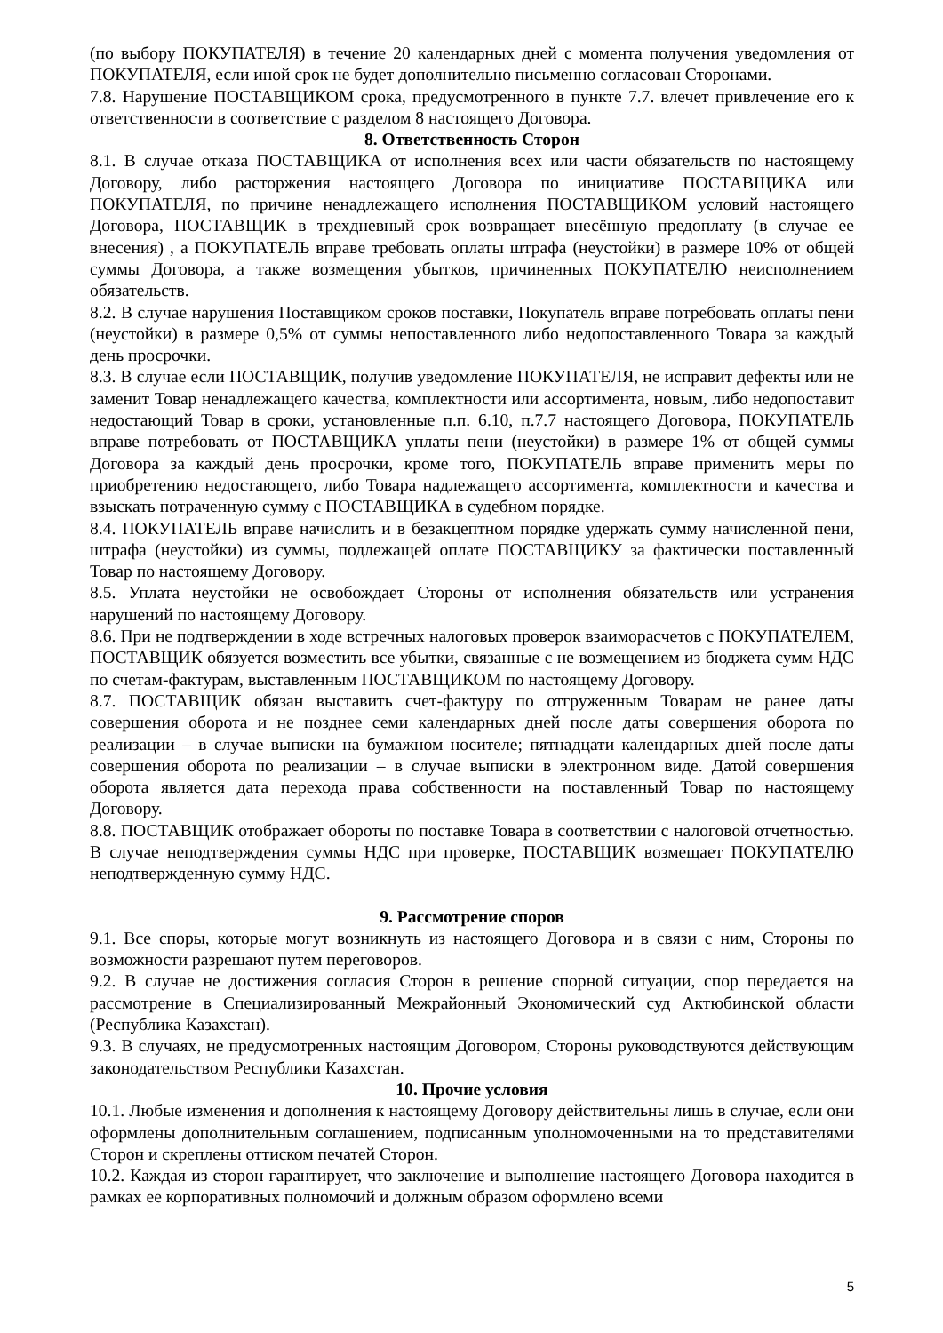(по выбору ПОКУПАТЕЛЯ) в течение 20 календарных дней с момента получения уведомления от ПОКУПАТЕЛЯ, если иной срок не будет дополнительно письменно согласован Сторонами.
7.8. Нарушение ПОСТАВЩИКОМ срока, предусмотренного в пункте 7.7. влечет привлечение его к ответственности в соответствие с разделом 8 настоящего Договора.
8. Ответственность Сторон
8.1. В случае отказа ПОСТАВЩИКА от исполнения всех или части обязательств по настоящему Договору, либо расторжения настоящего Договора по инициативе ПОСТАВЩИКА или ПОКУПАТЕЛЯ, по причине ненадлежащего исполнения ПОСТАВЩИКОМ условий настоящего Договора, ПОСТАВЩИК в трехдневный срок возвращает внесённую предоплату (в случае ее внесения) , а ПОКУПАТЕЛЬ вправе требовать оплаты штрафа (неустойки) в размере 10% от общей суммы Договора, а также возмещения убытков, причиненных ПОКУПАТЕЛЮ неисполнением обязательств.
8.2. В случае нарушения Поставщиком сроков поставки, Покупатель вправе потребовать оплаты пени (неустойки) в размере 0,5% от суммы непоставленного либо недопоставленного Товара за каждый день просрочки.
8.3. В случае если ПОСТАВЩИК, получив уведомление ПОКУПАТЕЛЯ, не исправит дефекты или не заменит Товар ненадлежащего качества, комплектности или ассортимента, новым, либо недопоставит недостающий Товар в сроки, установленные п.п. 6.10, п.7.7 настоящего Договора, ПОКУПАТЕЛЬ вправе потребовать от ПОСТАВЩИКА уплаты пени (неустойки) в размере 1% от общей суммы Договора за каждый день просрочки, кроме того, ПОКУПАТЕЛЬ вправе применить меры по приобретению недостающего, либо Товара надлежащего ассортимента, комплектности и качества и взыскать потраченную сумму с ПОСТАВЩИКА в судебном порядке.
8.4. ПОКУПАТЕЛЬ вправе начислить и в безакцептном порядке удержать сумму начисленной пени, штрафа (неустойки) из суммы, подлежащей оплате ПОСТАВЩИКУ за фактически поставленный Товар по настоящему Договору.
8.5. Уплата неустойки не освобождает Стороны от исполнения обязательств или устранения нарушений по настоящему Договору.
8.6. При не подтверждении в ходе встречных налоговых проверок взаиморасчетов с ПОКУПАТЕЛЕМ, ПОСТАВЩИК обязуется возместить все убытки, связанные с не возмещением из бюджета сумм НДС по счетам-фактурам, выставленным ПОСТАВЩИКОМ по настоящему Договору.
8.7. ПОСТАВЩИК обязан выставить счет-фактуру по отгруженным Товарам не ранее даты совершения оборота и не позднее семи календарных дней после даты совершения оборота по реализации – в случае выписки на бумажном носителе; пятнадцати календарных дней после даты совершения оборота по реализации – в случае выписки в электронном виде. Датой совершения оборота является дата перехода права собственности на поставленный Товар по настоящему Договору.
8.8. ПОСТАВЩИК отображает обороты по поставке Товара в соответствии с налоговой отчетностью. В случае неподтверждения суммы НДС при проверке, ПОСТАВЩИК возмещает ПОКУПАТЕЛЮ неподтвержденную сумму НДС.
9. Рассмотрение споров
9.1. Все споры, которые могут возникнуть из настоящего Договора и в связи с ним, Стороны по возможности разрешают путем переговоров.
9.2. В случае не достижения согласия Сторон в решение спорной ситуации, спор передается на рассмотрение в Специализированный Межрайонный Экономический суд Актюбинской области (Республика Казахстан).
9.3. В случаях, не предусмотренных настоящим Договором, Стороны руководствуются действующим законодательством Республики Казахстан.
10. Прочие условия
10.1. Любые изменения и дополнения к настоящему Договору действительны лишь в случае, если они оформлены дополнительным соглашением, подписанным уполномоченными на то представителями Сторон и скреплены оттиском печатей Сторон.
10.2. Каждая из сторон гарантирует, что заключение и выполнение настоящего Договора находится в рамках ее корпоративных полномочий и должным образом оформлено всеми
5